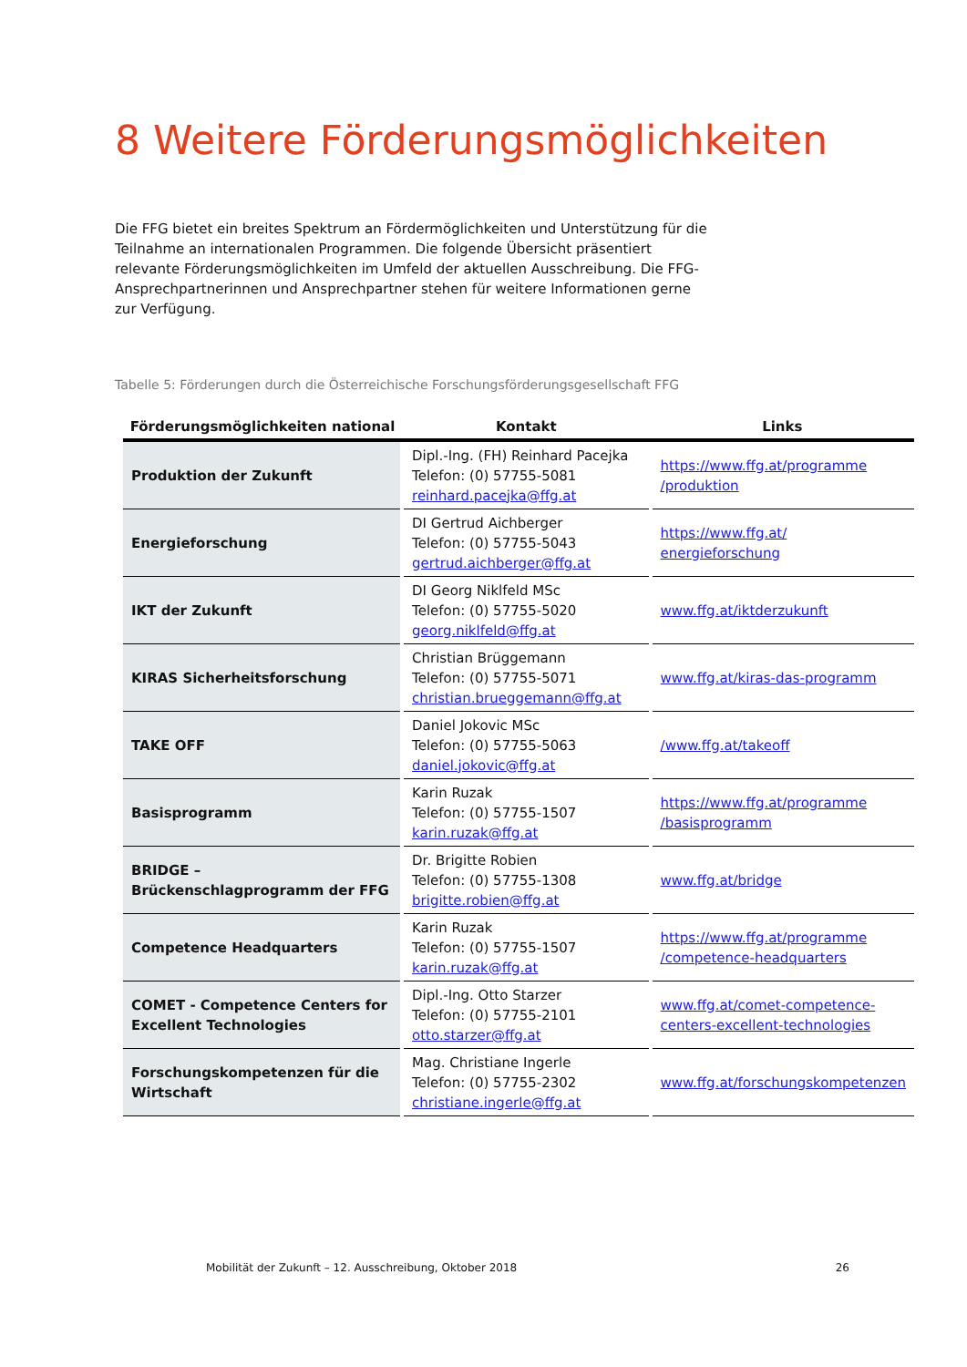8 Weitere Förderungsmöglichkeiten
Die FFG bietet ein breites Spektrum an Fördermöglichkeiten und Unterstützung für die Teilnahme an internationalen Programmen. Die folgende Übersicht präsentiert relevante Förderungsmöglichkeiten im Umfeld der aktuellen Ausschreibung. Die FFG-Ansprechpartnerinnen und Ansprechpartner stehen für weitere Informationen gerne zur Verfügung.
Tabelle 5: Förderungen durch die Österreichische Forschungsförderungsgesellschaft FFG
| Förderungsmöglichkeiten national | Kontakt | Links |
| --- | --- | --- |
| Produktion der Zukunft | Dipl.-Ing. (FH) Reinhard Pacejka Telefon: (0) 57755-5081 reinhard.pacejka@ffg.at | https://www.ffg.at/programme /produktion |
| Energieforschung | DI Gertrud Aichberger Telefon: (0) 57755-5043 gertrud.aichberger@ffg.at | https://www.ffg.at/ energieforschung |
| IKT der Zukunft | DI Georg Niklfeld MSc Telefon: (0) 57755-5020 georg.niklfeld@ffg.at | www.ffg.at/iktderzukunft |
| KIRAS Sicherheitsforschung | Christian Brüggemann Telefon: (0) 57755-5071 christian.brueggemann@ffg.at | www.ffg.at/kiras-das-programm |
| TAKE OFF | Daniel Jokovic MSc Telefon: (0) 57755-5063 daniel.jokovic@ffg.at | /www.ffg.at/takeoff |
| Basisprogramm | Karin Ruzak Telefon: (0) 57755-1507 karin.ruzak@ffg.at | https://www.ffg.at/programme /basisprogramm |
| BRIDGE – Brückenschlagprogramm der FFG | Dr. Brigitte Robien Telefon: (0) 57755-1308 brigitte.robien@ffg.at | www.ffg.at/bridge |
| Competence Headquarters | Karin Ruzak Telefon: (0) 57755-1507 karin.ruzak@ffg.at | https://www.ffg.at/programme /competence-headquarters |
| COMET - Competence Centers for Excellent Technologies | Dipl.-Ing. Otto Starzer Telefon: (0) 57755-2101 otto.starzer@ffg.at | www.ffg.at/comet-competence-centers-excellent-technologies |
| Forschungskompetenzen für die Wirtschaft | Mag. Christiane Ingerle Telefon: (0) 57755-2302 christiane.ingerle@ffg.at | www.ffg.at/forschungskompetenzen |
Mobilität der Zukunft – 12. Ausschreibung, Oktober 2018 26